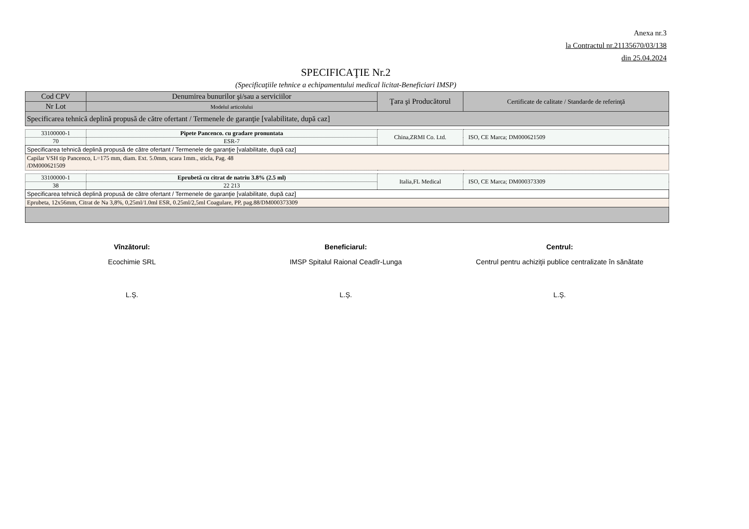Anexa nr.3
la Contractul nr.21135670/03/138
din 25.04.2024
SPECIFICAŢIE Nr.2
(Specificaţiile tehnice a echipamentului medical licitat-Beneficiari IMSP)
| Cod CPV | Denumirea bunurilor şi/sau a serviciilor | Ţara şi Producătorul | Certificate de calitate / Standarde de referinţă |
| --- | --- | --- | --- |
| Nr Lot | Modelul articolului | | |
| Specificarea tehnică deplină propusă de către ofertant / Termenele de garanţie [valabilitate, după caz] | | | |
| 33100000-1 | Pipete Pancenco. cu gradare pronuntata | China,ZRMI Co. Ltd. | ISO, CE Marca; DM000621509 |
| 70 | ESR-7 | | |
| Specificarea tehnică deplină propusă de către ofertant / Termenele de garanţie [valabilitate, după caz] | | | |
| Capilar VSH tip Pancenco, L=175 mm, diam. Ext. 5.0mm, scara 1mm., sticla, Pag. 48 /DM000621509 | | | |
| 33100000-1 | Eprubetă cu citrat de natriu 3.8% (2.5 ml) | Italia,FL Medical | ISO, CE Marca; DM000373309 |
| 38 | 22 213 | | |
| Specificarea tehnică deplină propusă de către ofertant / Termenele de garanţie [valabilitate, după caz] | | | |
| Eprubeta, 12x56mm, Citrat de Na 3,8%, 0,25ml/1.0ml ESR, 0.25ml/2,5ml Coagulare, PP, pag.88/DM000373309 | | | |
Vînzătorul:
Ecochimie SRL
L.Ș.
Beneficiarul:
IMSP Spitalul Raional Ceadîr-Lunga
L.Ș.
Centrul:
Centrul pentru achiziţii publice centralizate în sănătate
L.Ș.